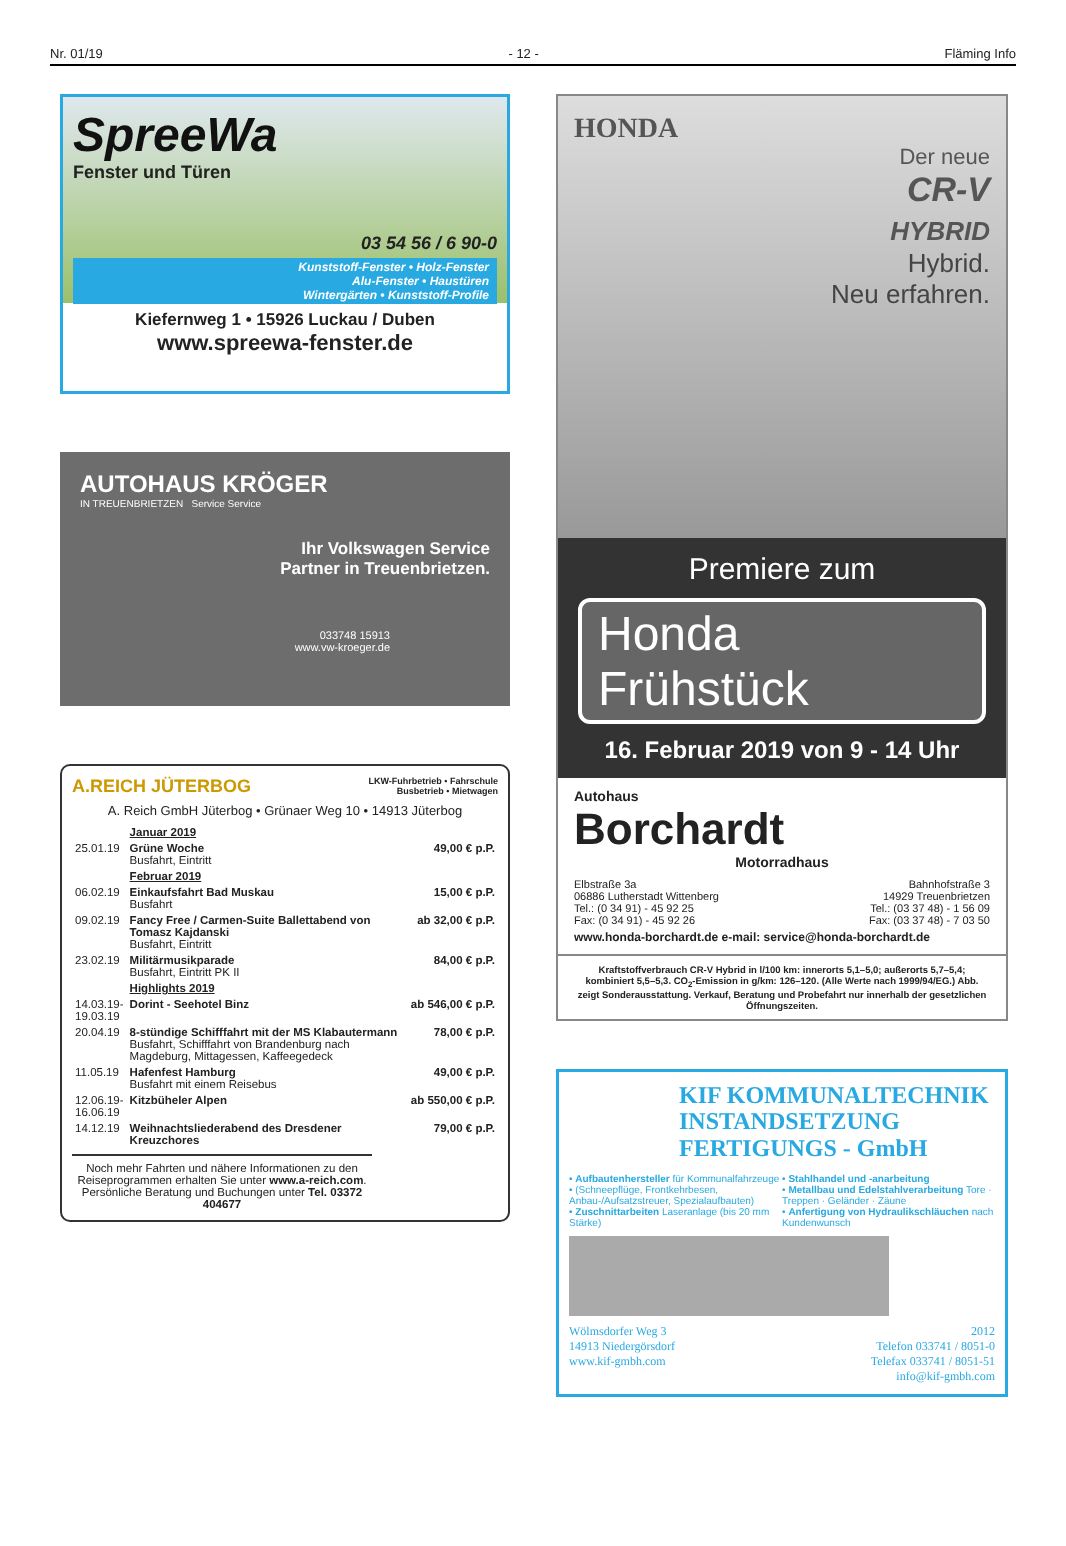Nr. 01/19 - 12 - Fläming Info
SpreeWa
Fenster und Türen
03 54 56 / 6 90-0
Kunststoff-Fenster • Holz-Fenster
Alu-Fenster • Haustüren
Wintergärten • Kunststoff-Profile
Kiefernweg 1 • 15926 Luckau / Duben
www.spreewa-fenster.de
AUTOHAUS KRÖGER
IN TREUENBRIETZEN Service Service
Ihr Volkswagen Service
Partner in Treuenbrietzen.
033748 15913
www.vw-kroeger.de
A.REICH JÜTERBOG LKW-Fuhrbetrieb • Fahrschule
Busbetrieb • Mietwagen
A. Reich GmbH Jüterbog • Grünaer Weg 10 • 14913 Jüterbog
| | Januar 2019 | |
| 25.01.19 | Grüne Woche Busfahrt, Eintritt | 49,00 € p.P. |
| | Februar 2019 | |
| 06.02.19 | Einkaufsfahrt Bad Muskau Busfahrt | 15,00 € p.P. |
| 09.02.19 | Fancy Free / Carmen-Suite Ballettabend von Tomasz Kajdanski Busfahrt, Eintritt | ab 32,00 € p.P. |
| 23.02.19 | Militärmusikparade Busfahrt, Eintritt PK II | 84,00 € p.P. |
| | Highlights 2019 | |
| 14.03.19- 19.03.19 | Dorint - Seehotel Binz | ab 546,00 € p.P. |
| 20.04.19 | 8-stündige Schifffahrt mit der MS Klabautermann Busfahrt, Schifffahrt von Brandenburg nach Magdeburg, Mittagessen, Kaffeegedeck | 78,00 € p.P. |
| 11.05.19 | Hafenfest Hamburg Busfahrt mit einem Reisebus | 49,00 € p.P. |
| 12.06.19- 16.06.19 | Kitzbüheler Alpen | ab 550,00 € p.P. |
| 14.12.19 | Weihnachtsliederabend des Dresdener Kreuzchores | 79,00 € p.P. |
Noch mehr Fahrten und nähere Informationen zu den Reiseprogrammen erhalten Sie unter www.a-reich.com.
Persönliche Beratung und Buchungen unter Tel. 03372 404677
HONDA
Der neue
CR-V
HYBRID
Hybrid.
Neu erfahren.
Premiere zum
Honda
Frühstück
16. Februar 2019 von 9 - 14 Uhr
Autohaus
Borchardt
Motorradhaus
Elbstraße 3a
06886 Lutherstadt Wittenberg
Tel.: (0 34 91) - 45 92 25
Fax: (0 34 91) - 45 92 26
Bahnhofstraße 3
14929 Treuenbrietzen
Tel.: (03 37 48) - 1 56 09
Fax: (03 37 48) - 7 03 50
www.honda-borchardt.de e-mail: service@honda-borchardt.de
Kraftstoffverbrauch CR-V Hybrid in l/100 km: innerorts 5,1–5,0; außerorts 5,7–5,4; kombiniert 5,5–5,3. CO<sub>2</sub>-Emission in g/km: 126–120. (Alle Werte nach 1999/94/EG.) Abb. zeigt Sonderausstattung. Verkauf, Beratung und Probefahrt nur innerhalb der gesetzlichen Öffnungszeiten.
KIF KOMMUNALTECHNIK
INSTANDSETZUNG
FERTIGUNGS - GmbH
• Aufbautenhersteller für Kommunalfahrzeuge
• (Schneepflüge, Frontkehrbesen, Anbau-/Aufsatzstreuer, Spezialaufbauten)
• Zuschnittarbeiten Laseranlage (bis 20 mm Stärke)
• Stahlhandel und -anarbeitung
• Metallbau und Edelstahlverarbeitung Tore · Treppen · Geländer · Zäune
• Anfertigung von Hydraulikschläuchen nach Kundenwunsch
Wölmsdorfer Weg 3
14913 Niedergörsdorf
www.kif-gmbh.com
2012
Telefon 033741 / 8051-0
Telefax 033741 / 8051-51
info@kif-gmbh.com